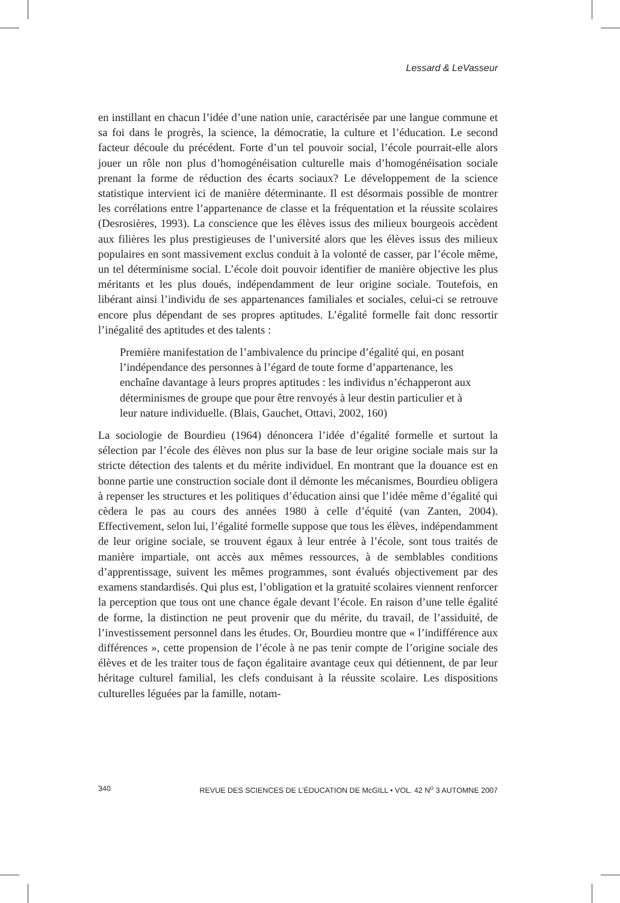Lessard & LeVasseur
en instillant en chacun l’idée d’une nation unie, caractérisée par une langue commune et sa foi dans le progrès, la science, la démocratie, la culture et l’éducation. Le second facteur découle du précédent. Forte d’un tel pouvoir social, l’école pourrait-elle alors jouer un rôle non plus d’homogénéisation culturelle mais d’homogénéisation sociale prenant la forme de réduction des écarts sociaux? Le développement de la science statistique intervient ici de manière déterminante. Il est désormais possible de montrer les corrélations entre l’appartenance de classe et la fréquentation et la réussite scolaires (Desrosières, 1993). La conscience que les élèves issus des milieux bourgeois accèdent aux filières les plus prestigieuses de l’université alors que les élèves issus des milieux populaires en sont massivement exclus conduit à la volonté de casser, par l’école même, un tel déterminisme social. L’école doit pouvoir identifier de manière objective les plus méritants et les plus doués, indépendamment de leur origine sociale. Toutefois, en libérant ainsi l’individu de ses appartenances familiales et sociales, celui-ci se retrouve encore plus dépendant de ses propres aptitudes. L’égalité formelle fait donc ressortir l’inégalité des aptitudes et des talents :
Première manifestation de l’ambivalence du principe d’égalité qui, en posant l’indépendance des personnes à l’égard de toute forme d’appartenance, les enchaîne davantage à leurs propres aptitudes : les individus n’échapperont aux déterminismes de groupe que pour être renvoyés à leur destin particulier et à leur nature individuelle. (Blais, Gauchet, Ottavi, 2002, 160)
La sociologie de Bourdieu (1964) dénoncera l’idée d’égalité formelle et surtout la sélection par l’école des élèves non plus sur la base de leur origine sociale mais sur la stricte détection des talents et du mérite individuel. En montrant que la douance est en bonne partie une construction sociale dont il démonte les mécanismes, Bourdieu obligera à repenser les structures et les politiques d’éducation ainsi que l’idée même d’égalité qui cèdera le pas au cours des années 1980 à celle d’équité (van Zanten, 2004). Effectivement, selon lui, l’égalité formelle suppose que tous les élèves, indépendamment de leur origine sociale, se trouvent égaux à leur entrée à l’école, sont tous traités de manière impartiale, ont accès aux mêmes ressources, à de semblables conditions d’apprentissage, suivent les mêmes programmes, sont évalués objectivement par des examens standardisés. Qui plus est, l’obligation et la gratuité scolaires viennent renforcer la perception que tous ont une chance égale devant l’école. En raison d’une telle égalité de forme, la distinction ne peut provenir que du mérite, du travail, de l’assiduité, de l’investissement personnel dans les études. Or, Bourdieu montre que « l’indifférence aux différences », cette propension de l’école à ne pas tenir compte de l’origine sociale des élèves et de les traiter tous de façon égalitaire avantage ceux qui détiennent, de par leur héritage culturel familial, les clefs conduisant à la réussite scolaire. Les dispositions culturelles léguées par la famille, notam-
340 REVUE DES SCIENCES DE L’ÉDUCATION DE McGILL • VOL. 42 N<sup>o</sup> 3 AUTOMNE 2007